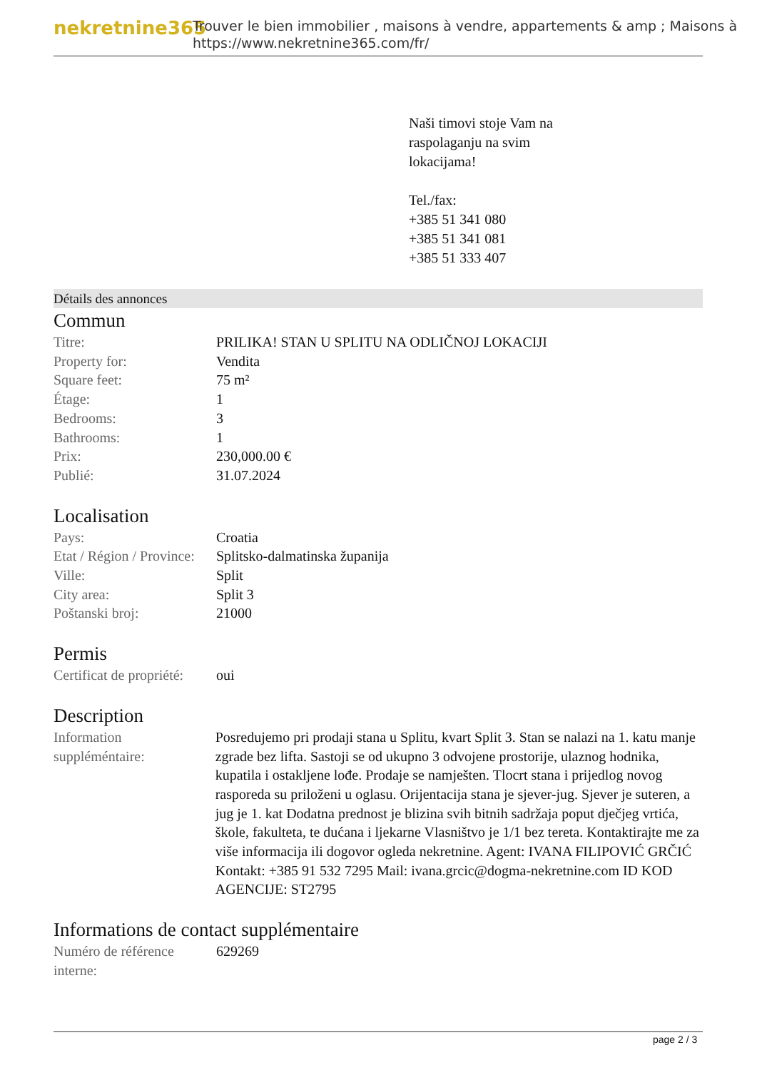nekretnine365
Trouver le bien immobilier , maisons à vendre, appartements & amp ; Maisons à
https://www.nekretnine365.com/fr/
Naši timovi stoje Vam na
raspolaganju na svim
lokacijama!
Tel./fax:
+385 51 341 080
+385 51 341 081
+385 51 333 407
Détails des annonces
Commun
| Titre: | PRILIKA! STAN U SPLITU NA ODLIČNOJ LOKACIJI |
| Property for: | Vendita |
| Square feet: | 75 m² |
| Étage: | 1 |
| Bedrooms: | 3 |
| Bathrooms: | 1 |
| Prix: | 230,000.00 € |
| Publié: | 31.07.2024 |
Localisation
| Pays: | Croatia |
| Etat / Région / Province: | Splitsko-dalmatinska županija |
| Ville: | Split |
| City area: | Split 3 |
| Poštanski broj: | 21000 |
Permis
| Certificat de propriété: | oui |
Description
| Information suppléméntaire: | Posredujemo pri prodaji stana u Splitu, kvart Split 3. Stan se nalazi na 1. katu manje zgrade bez lifta. Sastoji se od ukupno 3 odvojene prostorije, ulaznog hodnika, kupatila i ostakljene lođe. Prodaje se namješten. Tlocrt stana i prijedlog novog rasporeda su priloženi u oglasu. Orijentacija stana je sjever-jug. Sjever je suteren, a jug je 1. kat Dodatna prednost je blizina svih bitnih sadržaja poput dječjeg vrtića, škole, fakulteta, te dućana i ljekarne Vlasništvo je 1/1 bez tereta. Kontaktirajte me za više informacija ili dogovor ogleda nekretnine. Agent: IVANA FILIPOVIĆ GRČIĆ Kontakt: +385 91 532 7295 Mail: ivana.grcic@dogma-nekretnine.com ID KOD AGENCIJE: ST2795 |
Informations de contact supplémentaire
| Numéro de référence interne: | 629269 |
page 2 / 3